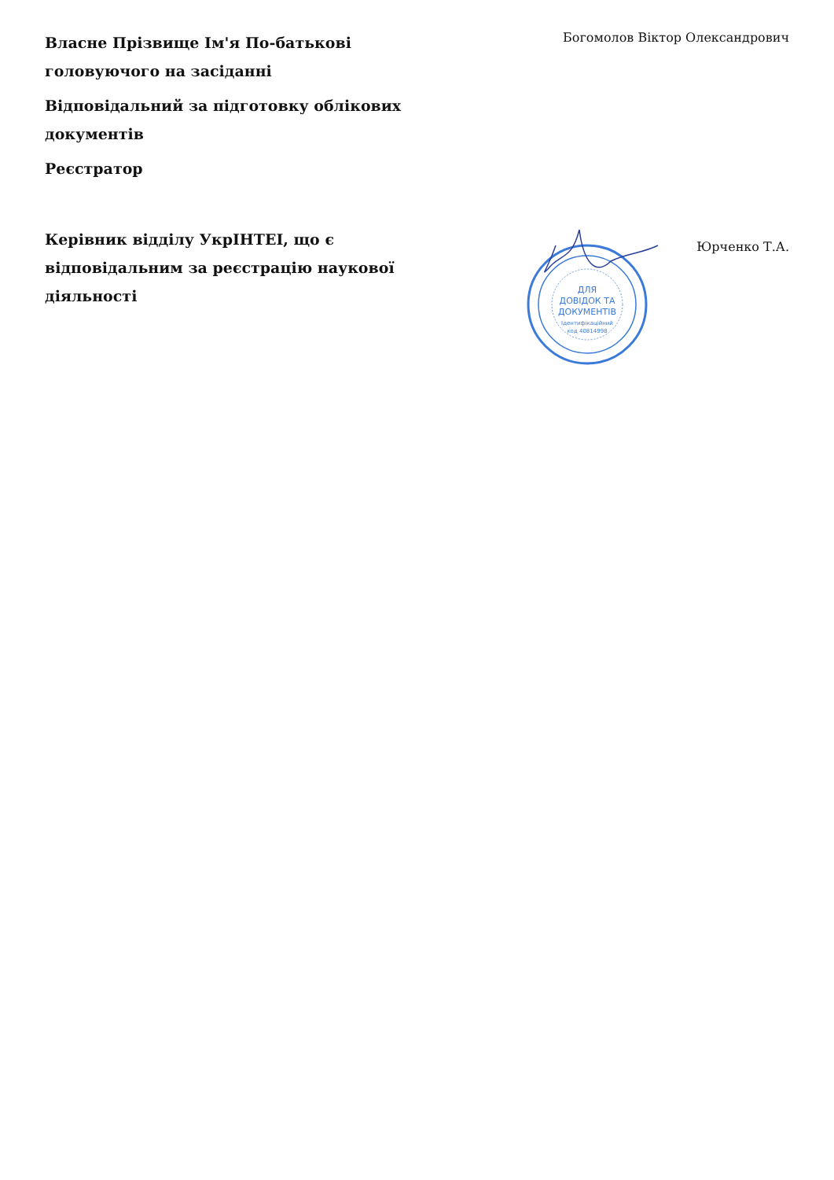Власне Прізвище Ім'я По-батькові головуючого на засіданні
Богомолов Віктор Олександрович
Відповідальний за підготовку облікових документів
Реєстратор
Керівник відділу УкрІНТЕІ, що є відповідальним за реєстрацію наукової діяльності
ДЛЯ
ДОВІДОК ТА
ДОКУМЕНТІВ
Ідентифікаційний
код 40814998
Юрченко Т.А.